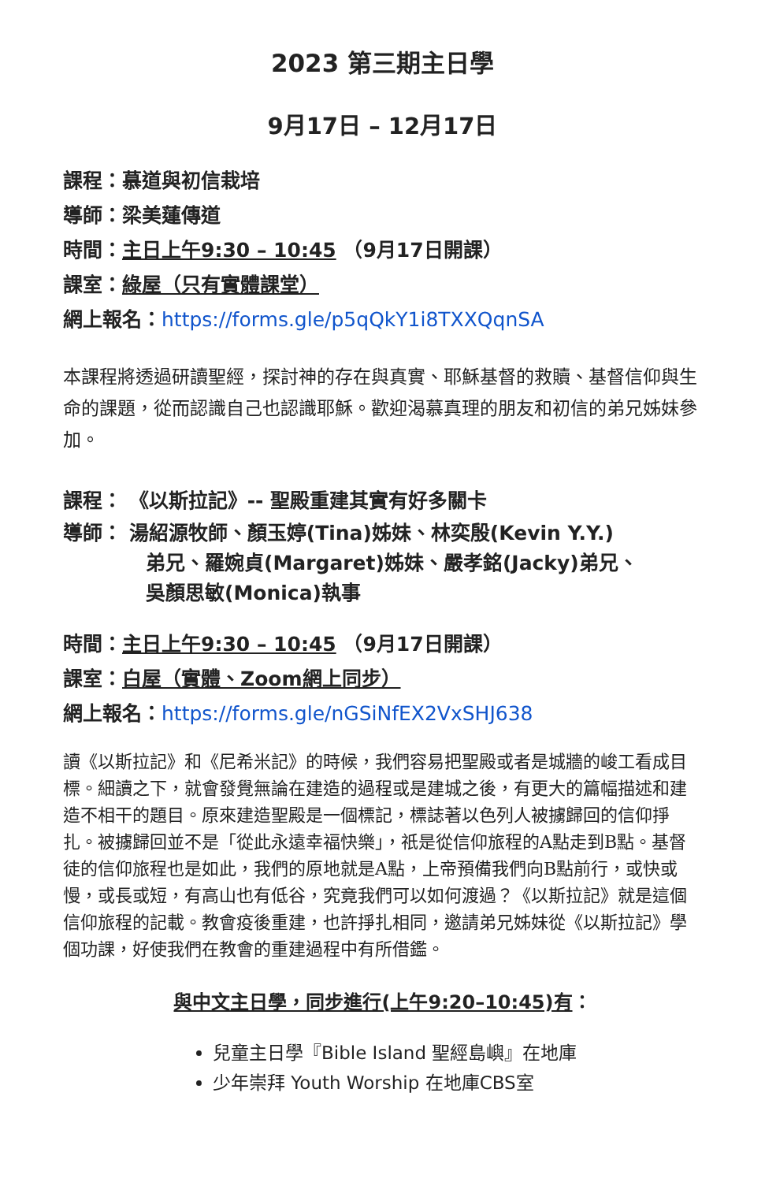2023 第三期主日學
9月17日 – 12月17日
課程：慕道與初信栽培
導師：梁美蓮傳道
時間：主日上午9:30 – 10:45 （9月17日開課）
課室：綠屋（只有實體課堂）
網上報名：https://forms.gle/p5qQkY1i8TXXQqnSA
本課程將透過研讀聖經，探討神的存在與真實、耶穌基督的救贖、基督信仰與生命的課題，從而認識自己也認識耶穌。歡迎渴慕真理的朋友和初信的弟兄姊妹參加。
課程： 《以斯拉記》-- 聖殿重建其實有好多關卡
導師： 湯紹源牧師、顏玉婷(Tina)姊妹、林奕殷(Kevin Y.Y.)
弟兄、羅婉貞(Margaret)姊妹、嚴孝銘(Jacky)弟兄、
吳顏思敏(Monica)執事
時間：主日上午9:30 – 10:45 （9月17日開課）
課室：白屋（實體、Zoom網上同步）
網上報名：https://forms.gle/nGSiNfEX2VxSHJ638
讀《以斯拉記》和《尼希米記》的時候，我們容易把聖殿或者是城牆的峻工看成目標。細讀之下，就會發覺無論在建造的過程或是建城之後，有更大的篇幅描述和建造不相干的題目。原來建造聖殿是一個標記，標誌著以色列人被擄歸回的信仰掙扎。被擄歸回並不是「從此永遠幸福快樂」，祇是從信仰旅程的A點走到B點。基督徒的信仰旅程也是如此，我們的原地就是A點，上帝預備我們向B點前行，或快或慢，或長或短，有高山也有低谷，究竟我們可以如何渡過？《以斯拉記》就是這個信仰旅程的記載。教會疫後重建，也許掙扎相同，邀請弟兄姊妹從《以斯拉記》學個功課，好使我們在教會的重建過程中有所借鑑。
與中文主日學，同步進行(上午9:20–10:45)有：
兒童主日學『Bible Island 聖經島嶼』在地庫
少年崇拜 Youth Worship 在地庫CBS室